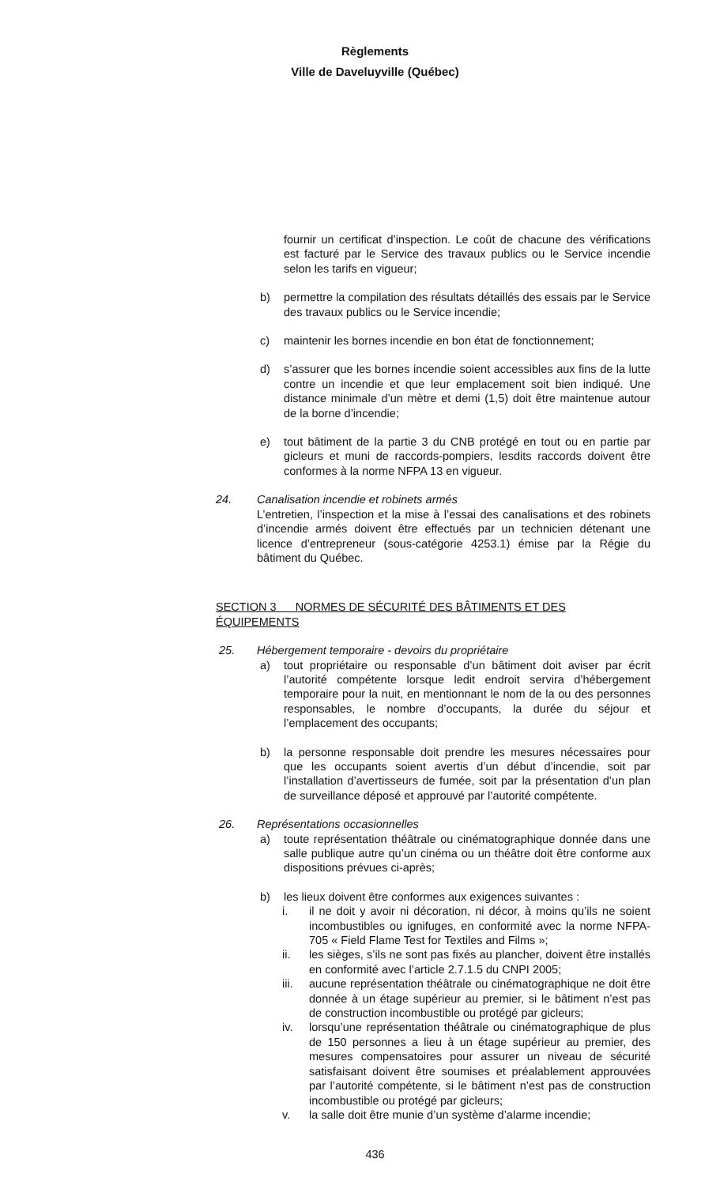Règlements
Ville de Daveluyville (Québec)
fournir un certificat d’inspection. Le coût de chacune des vérifications est facturé par le Service des travaux publics ou le Service incendie selon les tarifs en vigueur;
b) permettre la compilation des résultats détaillés des essais par le Service des travaux publics ou le Service incendie;
c) maintenir les bornes incendie en bon état de fonctionnement;
d) s’assurer que les bornes incendie soient accessibles aux fins de la lutte contre un incendie et que leur emplacement soit bien indiqué. Une distance minimale d’un mètre et demi (1,5) doit être maintenue autour de la borne d’incendie;
e) tout bâtiment de la partie 3 du CNB protégé en tout ou en partie par gicleurs et muni de raccords-pompiers, lesdits raccords doivent être conformes à la norme NFPA 13 en vigueur.
24. Canalisation incendie et robinets armés
L’entretien, l’inspection et la mise à l’essai des canalisations et des robinets d’incendie armés doivent être effectués par un technicien détenant une licence d’entrepreneur (sous-catégorie 4253.1) émise par la Régie du bâtiment du Québec.
SECTION 3 NORMES DE SÉCURITÉ DES BÂTIMENTS ET DES ÉQUIPEMENTS
25. Hébergement temporaire - devoirs du propriétaire
a) tout propriétaire ou responsable d’un bâtiment doit aviser par écrit l’autorité compétente lorsque ledit endroit servira d’hébergement temporaire pour la nuit, en mentionnant le nom de la ou des personnes responsables, le nombre d’occupants, la durée du séjour et l’emplacement des occupants;
b) la personne responsable doit prendre les mesures nécessaires pour que les occupants soient avertis d’un début d’incendie, soit par l’installation d’avertisseurs de fumée, soit par la présentation d’un plan de surveillance déposé et approuvé par l’autorité compétente.
26. Représentations occasionnelles
a) toute représentation théâtrale ou cinématographique donnée dans une salle publique autre qu’un cinéma ou un théâtre doit être conforme aux dispositions prévues ci-après;
b) les lieux doivent être conformes aux exigences suivantes :
i. il ne doit y avoir ni décoration, ni décor, à moins qu’ils ne soient incombustibles ou ignifuges, en conformité avec la norme NFPA-705 « Field Flame Test for Textiles and Films »;
ii. les sièges, s’ils ne sont pas fixés au plancher, doivent être installés en conformité avec l’article 2.7.1.5 du CNPI 2005;
iii. aucune représentation théâtrale ou cinématographique ne doit être donnée à un étage supérieur au premier, si le bâtiment n’est pas de construction incombustible ou protégé par gicleurs;
iv. lorsqu’une représentation théâtrale ou cinématographique de plus de 150 personnes a lieu à un étage supérieur au premier, des mesures compensatoires pour assurer un niveau de sécurité satisfaisant doivent être soumises et préalablement approuvées par l’autorité compétente, si le bâtiment n’est pas de construction incombustible ou protégé par gicleurs;
v. la salle doit être munie d’un système d’alarme incendie;
436